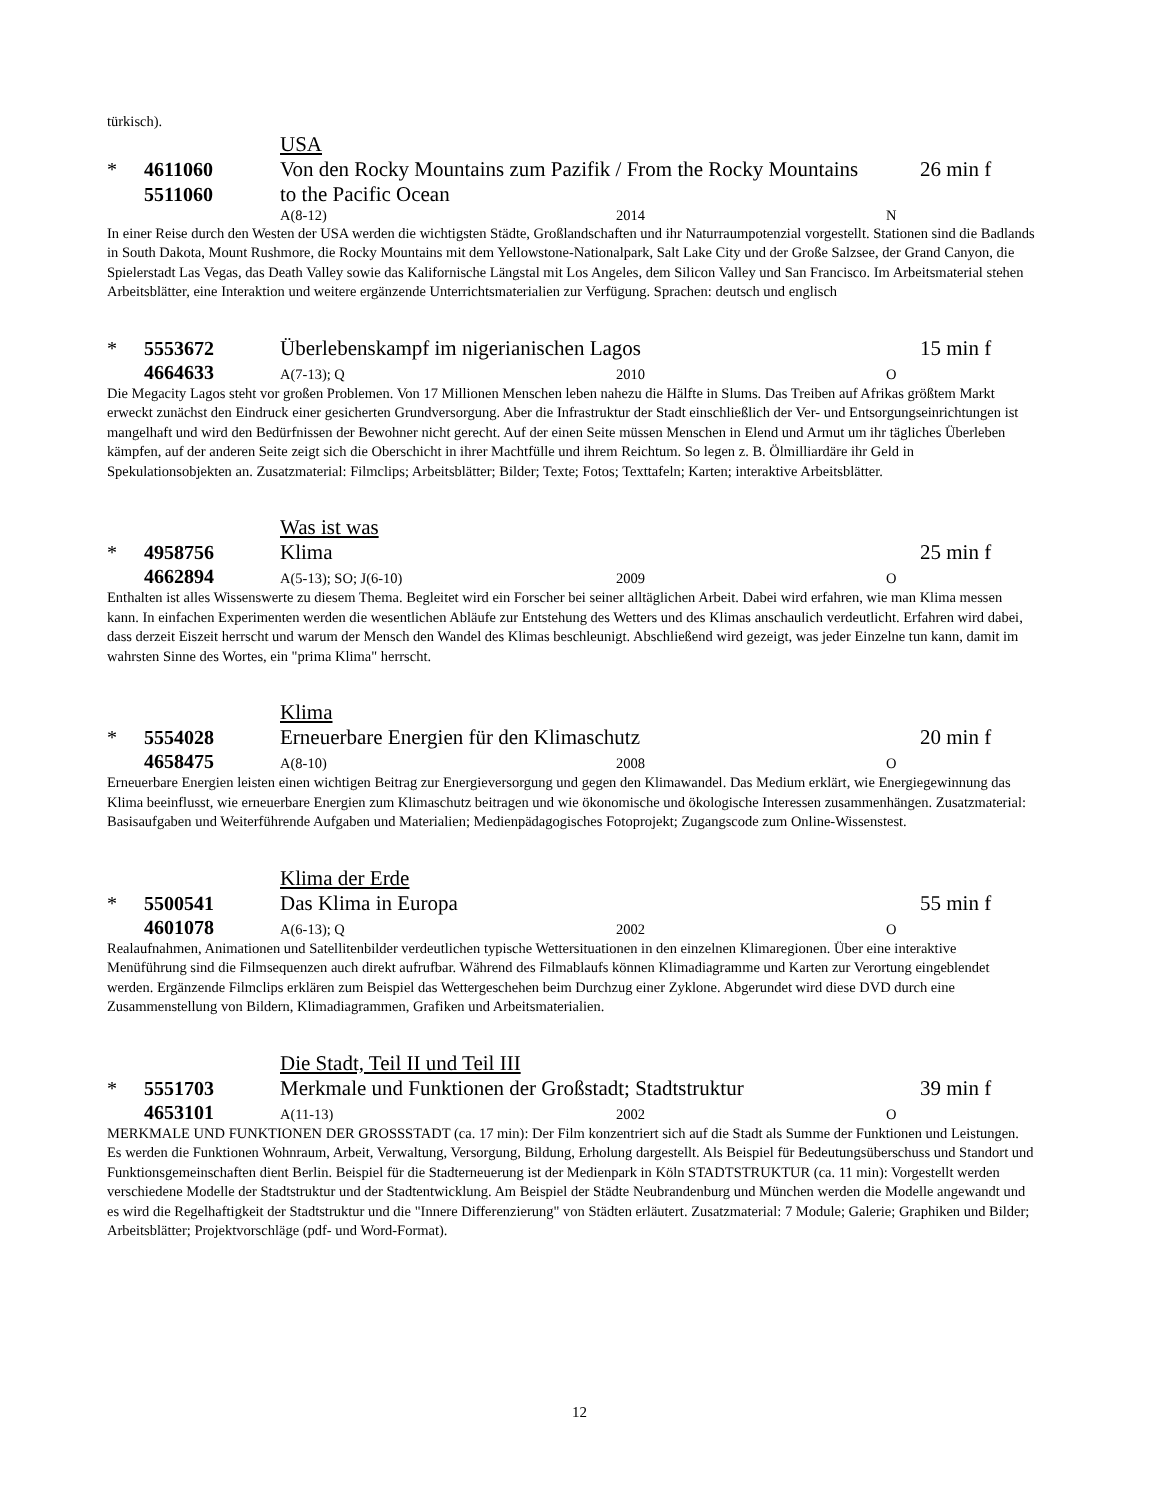türkisch).
USA
* 4611060 Von den Rocky Mountains zum Pazifik / From the Rocky Mountains 26 min f
5511060 to the Pacific Ocean
A(8-12) 2014 N
In einer Reise durch den Westen der USA werden die wichtigsten Städte, Großlandschaften und ihr Naturraumpotenzial vorgestellt. Stationen sind die Badlands in South Dakota, Mount Rushmore, die Rocky Mountains mit dem Yellowstone-Nationalpark, Salt Lake City und der Große Salzsee, der Grand Canyon, die Spielerstadt Las Vegas, das Death Valley sowie das Kalifornische Längstal mit Los Angeles, dem Silicon Valley und San Francisco. Im Arbeitsmaterial stehen Arbeitsblätter, eine Interaktion und weitere ergänzende Unterrichtsmaterialien zur Verfügung. Sprachen: deutsch und englisch
* 5553672 Überlebenskampf im nigerianischen Lagos 15 min f
4664633
A(7-13); Q 2010 O
Die Megacity Lagos steht vor großen Problemen. Von 17 Millionen Menschen leben nahezu die Hälfte in Slums. Das Treiben auf Afrikas größtem Markt erweckt zunächst den Eindruck einer gesicherten Grundversorgung. Aber die Infrastruktur der Stadt einschließlich der Ver- und Entsorgungseinrichtungen ist mangelhaft und wird den Bedürfnissen der Bewohner nicht gerecht. Auf der einen Seite müssen Menschen in Elend und Armut um ihr tägliches Überleben kämpfen, auf der anderen Seite zeigt sich die Oberschicht in ihrer Machtfülle und ihrem Reichtum. So legen z. B. Ölmilliardäre ihr Geld in Spekulationsobjekten an. Zusatzmaterial: Filmclips; Arbeitsblätter; Bilder; Texte; Fotos; Texttafeln; Karten; interaktive Arbeitsblätter.
Was ist was
* 4958756 Klima 25 min f
4662894
A(5-13); SO; J(6-10) 2009 O
Enthalten ist alles Wissenswerte zu diesem Thema. Begleitet wird ein Forscher bei seiner alltäglichen Arbeit. Dabei wird erfahren, wie man Klima messen kann. In einfachen Experimenten werden die wesentlichen Abläufe zur Entstehung des Wetters und des Klimas anschaulich verdeutlicht. Erfahren wird dabei, dass derzeit Eiszeit herrscht und warum der Mensch den Wandel des Klimas beschleunigt. Abschließend wird gezeigt, was jeder Einzelne tun kann, damit im wahrsten Sinne des Wortes, ein "prima Klima" herrscht.
Klima
* 5554028 Erneuerbare Energien für den Klimaschutz 20 min f
4658475
A(8-10) 2008 O
Erneuerbare Energien leisten einen wichtigen Beitrag zur Energieversorgung und gegen den Klimawandel. Das Medium erklärt, wie Energiegewinnung das Klima beeinflusst, wie erneuerbare Energien zum Klimaschutz beitragen und wie ökonomische und ökologische Interessen zusammenhängen. Zusatzmaterial: Basisaufgaben und Weiterführende Aufgaben und Materialien; Medienpädagogisches Fotoprojekt; Zugangscode zum Online-Wissenstest.
Klima der Erde
* 5500541 Das Klima in Europa 55 min f
4601078
A(6-13); Q 2002 O
Realaufnahmen, Animationen und Satellitenbilder verdeutlichen typische Wettersituationen in den einzelnen Klimaregionen. Über eine interaktive Menüführung sind die Filmsequenzen auch direkt aufrufbar. Während des Filmablaufs können Klimadiagramme und Karten zur Verortung eingeblendet werden. Ergänzende Filmclips erklären zum Beispiel das Wettergeschehen beim Durchzug einer Zyklone. Abgerundet wird diese DVD durch eine Zusammenstellung von Bildern, Klimadiagrammen, Grafiken und Arbeitsmaterialien.
Die Stadt, Teil II und Teil III
* 5551703 Merkmale und Funktionen der Großstadt; Stadtstruktur 39 min f
4653101
A(11-13) 2002 O
MERKMALE UND FUNKTIONEN DER GROSSSTADT (ca. 17 min): Der Film konzentriert sich auf die Stadt als Summe der Funktionen und Leistungen. Es werden die Funktionen Wohnraum, Arbeit, Verwaltung, Versorgung, Bildung, Erholung dargestellt. Als Beispiel für Bedeutungsüberschuss und Standort und Funktionsgemeinschaften dient Berlin. Beispiel für die Stadterneuerung ist der Medienpark in Köln STADTSTRUKTUR (ca. 11 min): Vorgestellt werden verschiedene Modelle der Stadtstruktur und der Stadtentwicklung. Am Beispiel der Städte Neubrandenburg und München werden die Modelle angewandt und es wird die Regelhaftigkeit der Stadtstruktur und die "Innere Differenzierung" von Städten erläutert. Zusatzmaterial: 7 Module; Galerie; Graphiken und Bilder; Arbeitsblätter; Projektvorschläge (pdf- und Word-Format).
12